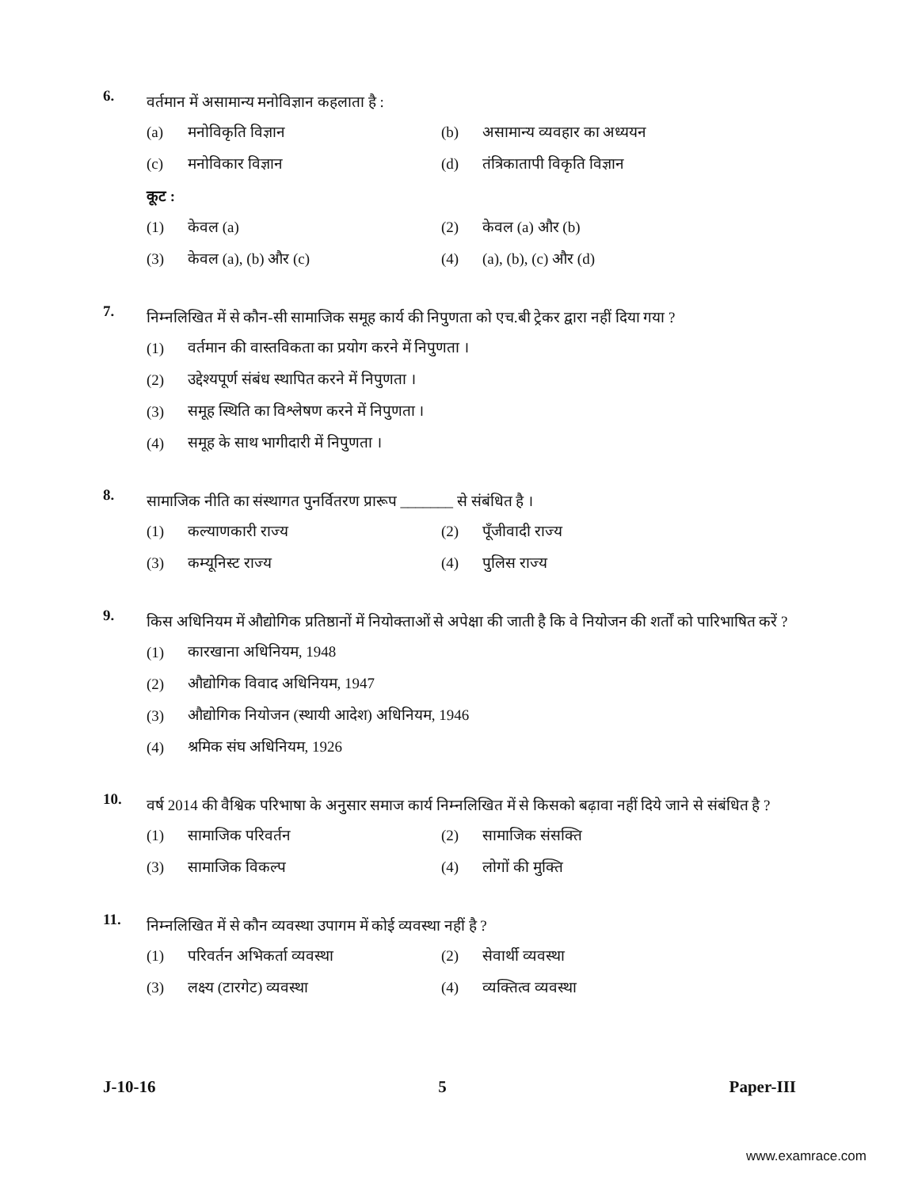6.
वर्तमान में असामान्य मनोविज्ञान कहलाता है :
(a) मनोविकृति विज्ञान (b) असामान्य व्यवहार का अध्ययन
(c) मनोविकार विज्ञान (d) तंत्रिकातापी विकृति विज्ञान
कूट :
(1) केवल (a) (2) केवल (a) और (b)
(3) केवल (a), (b) और (c) (4) (a), (b), (c) और (d)
7.
निम्नलिखित में से कौन-सी सामाजिक समूह कार्य की निपुणता को एच.बी ट्रेकर द्वारा नहीं दिया गया ?
(1) वर्तमान की वास्तविकता का प्रयोग करने में निपुणता ।
(2) उद्देश्यपूर्ण संबंध स्थापित करने में निपुणता ।
(3) समूह स्थिति का विश्लेषण करने में निपुणता ।
(4) समूह के साथ भागीदारी में निपुणता ।
8.
सामाजिक नीति का संस्थागत पुनर्वितरण प्रारूप _______ से संबंधित है ।
(1) कल्याणकारी राज्य (2) पूँजीवादी राज्य
(3) कम्यूनिस्ट राज्य (4) पुलिस राज्य
9.
किस अधिनियम में औद्योगिक प्रतिष्ठानों में नियोक्ताओं से अपेक्षा की जाती है कि वे नियोजन की शर्तों को पारिभाषित करें ?
(1) कारखाना अधिनियम, 1948
(2) औद्योगिक विवाद अधिनियम, 1947
(3) औद्योगिक नियोजन (स्थायी आदेश) अधिनियम, 1946
(4) श्रमिक संघ अधिनियम, 1926
10.
वर्ष 2014 की वैश्विक परिभाषा के अनुसार समाज कार्य निम्नलिखित में से किसको बढ़ावा नहीं दिये जाने से संबंधित है ?
(1) सामाजिक परिवर्तन (2) सामाजिक संसक्ति
(3) सामाजिक विकल्प (4) लोगों की मुक्ति
11.
निम्नलिखित में से कौन व्यवस्था उपागम में कोई व्यवस्था नहीं है ?
(1) परिवर्तन अभिकर्ता व्यवस्था (2) सेवार्थी व्यवस्था
(3) लक्ष्य (टारगेट) व्यवस्था (4) व्यक्तित्व व्यवस्था
J-10-16 5 Paper-III
www.examrace.com